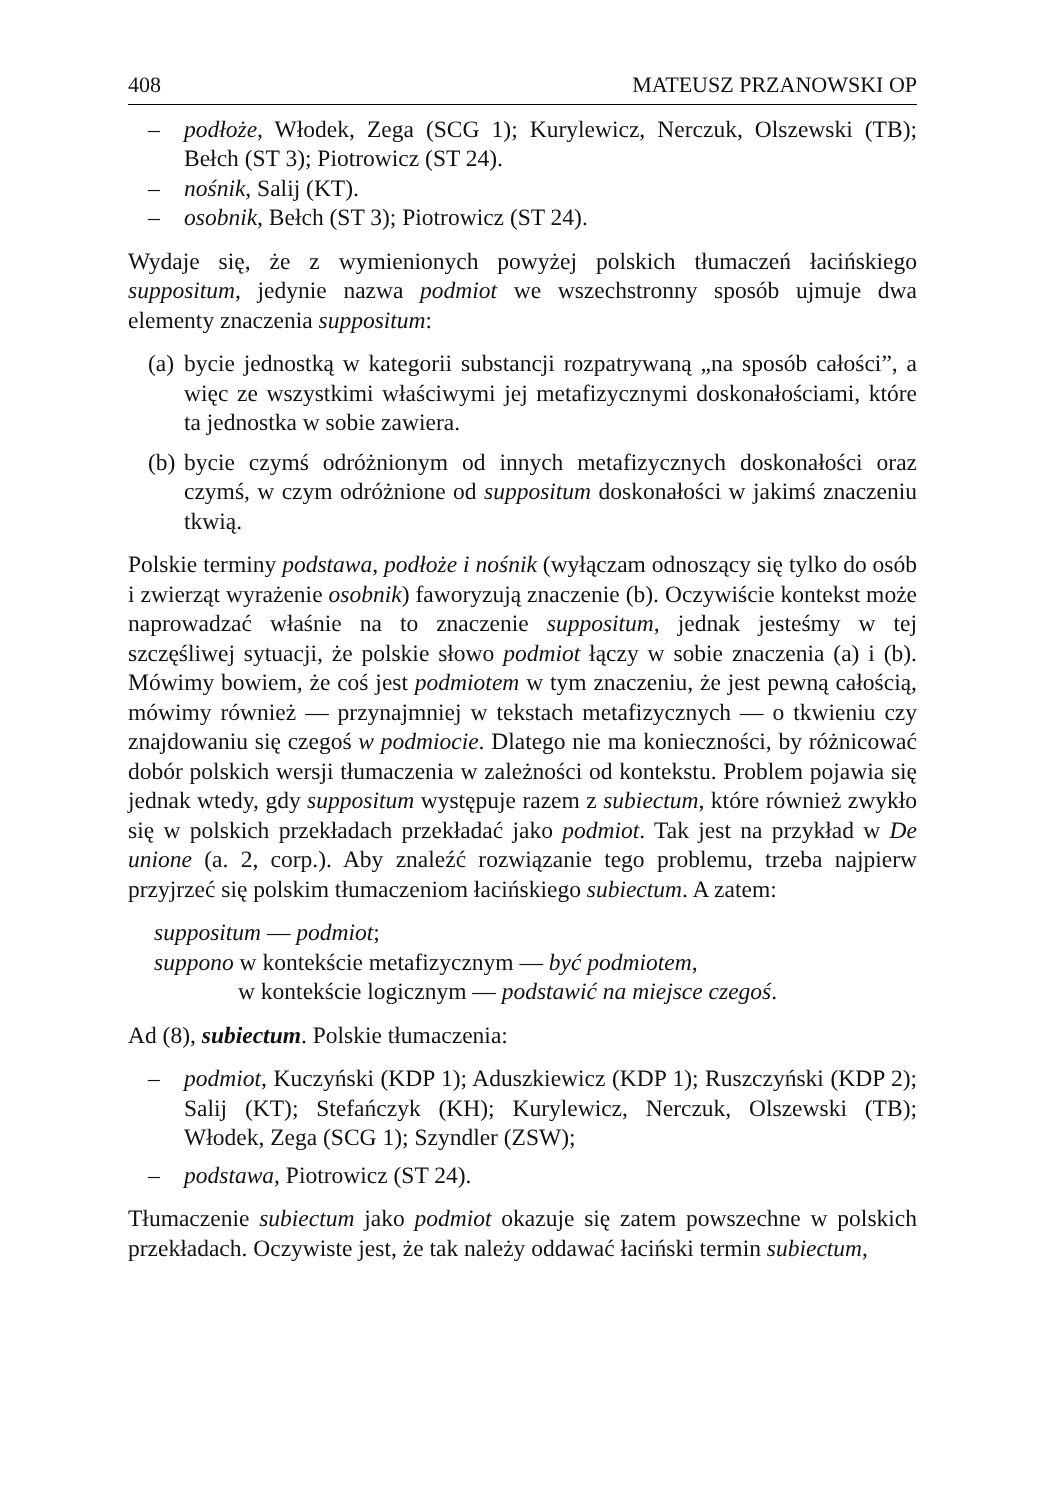408 MATEUSZ PRZANOWSKI OP
– podłoże, Włodek, Zega (SCG 1); Kurylewicz, Nerczuk, Olszewski (TB); Bełch (ST 3); Piotrowicz (ST 24).
– nośnik, Salij (KT).
– osobnik, Bełch (ST 3); Piotrowicz (ST 24).
Wydaje się, że z wymienionych powyżej polskich tłumaczeń łacińskiego suppositum, jedynie nazwa podmiot we wszechstronny sposób ujmuje dwa elementy znaczenia suppositum:
(a) bycie jednostką w kategorii substancji rozpatrywaną „na sposób całości”, a więc ze wszystkimi właściwymi jej metafizycznymi doskonałościami, które ta jednostka w sobie zawiera.
(b) bycie czymś odróżnionym od innych metafizycznych doskonałości oraz czymś, w czym odróżnione od suppositum doskonałości w jakimś znaczeniu tkwią.
Polskie terminy podstawa, podłoże i nośnik (wyłączam odnoszący się tylko do osób i zwierząt wyrażenie osobnik) faworyzują znaczenie (b). Oczywiście kontekst może naprowadzać właśnie na to znaczenie suppositum, jednak jesteśmy w tej szczęśliwej sytuacji, że polskie słowo podmiot łączy w sobie znaczenia (a) i (b). Mówimy bowiem, że coś jest podmiotem w tym znaczeniu, że jest pewną całością, mówimy również — przynajmniej w tekstach metafizycznych — o tkwieniu czy znajdowaniu się czegoś w podmiocie. Dlatego nie ma konieczności, by różnicować dobór polskich wersji tłumaczenia w zależności od kontekstu. Problem pojawia się jednak wtedy, gdy suppositum występuje razem z subiectum, które również zwykło się w polskich przekładach przekładać jako podmiot. Tak jest na przykład w De unione (a. 2, corp.). Aby znaleźć rozwiązanie tego problemu, trzeba najpierw przyjrzeć się polskim tłumaczeniom łacińskiego subiectum. A zatem:
suppositum — podmiot;
suppono w kontekście metafizycznym — być podmiotem,
w kontekście logicznym — podstawić na miejsce czegoś.
Ad (8), subiectum. Polskie tłumaczenia:
– podmiot, Kuczyński (KDP 1); Aduszkiewicz (KDP 1); Ruszczyński (KDP 2); Salij (KT); Stefańczyk (KH); Kurylewicz, Nerczuk, Olszewski (TB); Włodek, Zega (SCG 1); Szyndler (ZSW);
– podstawa, Piotrowicz (ST 24).
Tłumaczenie subiectum jako podmiot okazuje się zatem powszechne w polskich przekładach. Oczywiste jest, że tak należy oddawać łaciński termin subiectum,